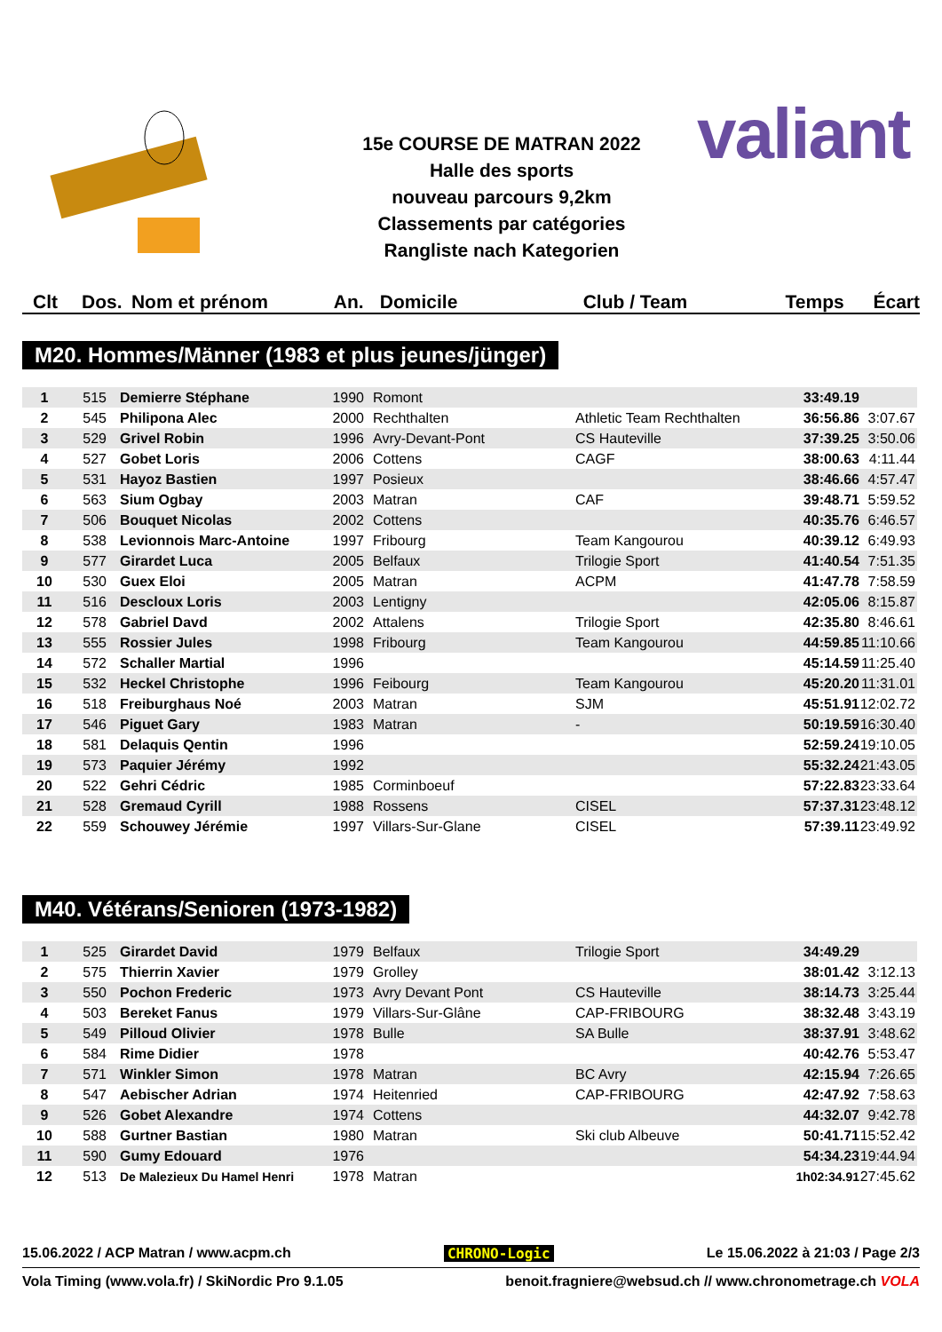15e COURSE DE MATRAN 2022
Halle des sports
nouveau parcours 9,2km
Classements par catégories
Rangliste nach Kategorien
valiant
Clt Dos. Nom et prénom An. Domicile Club / Team Temps Écart
M20. Hommes/Männer (1983 et plus jeunes/jünger)
| 1 | 515 | Demierre Stéphane | 1990 | Romont | | 33:49.19 | |
| 2 | 545 | Philipona Alec | 2000 | Rechthalten | Athletic Team Rechthalten | 36:56.86 | 3:07.67 |
| 3 | 529 | Grivel Robin | 1996 | Avry-Devant-Pont | CS Hauteville | 37:39.25 | 3:50.06 |
| 4 | 527 | Gobet Loris | 2006 | Cottens | CAGF | 38:00.63 | 4:11.44 |
| 5 | 531 | Hayoz Bastien | 1997 | Posieux | | 38:46.66 | 4:57.47 |
| 6 | 563 | Sium Ogbay | 2003 | Matran | CAF | 39:48.71 | 5:59.52 |
| 7 | 506 | Bouquet Nicolas | 2002 | Cottens | | 40:35.76 | 6:46.57 |
| 8 | 538 | Levionnois Marc-Antoine | 1997 | Fribourg | Team Kangourou | 40:39.12 | 6:49.93 |
| 9 | 577 | Girardet Luca | 2005 | Belfaux | Trilogie Sport | 41:40.54 | 7:51.35 |
| 10 | 530 | Guex Eloi | 2005 | Matran | ACPM | 41:47.78 | 7:58.59 |
| 11 | 516 | Descloux Loris | 2003 | Lentigny | | 42:05.06 | 8:15.87 |
| 12 | 578 | Gabriel Davd | 2002 | Attalens | Trilogie Sport | 42:35.80 | 8:46.61 |
| 13 | 555 | Rossier Jules | 1998 | Fribourg | Team Kangourou | 44:59.85 | 11:10.66 |
| 14 | 572 | Schaller Martial | 1996 | | | 45:14.59 | 11:25.40 |
| 15 | 532 | Heckel Christophe | 1996 | Feibourg | Team Kangourou | 45:20.20 | 11:31.01 |
| 16 | 518 | Freiburghaus Noé | 2003 | Matran | SJM | 45:51.91 | 12:02.72 |
| 17 | 546 | Piguet Gary | 1983 | Matran | - | 50:19.59 | 16:30.40 |
| 18 | 581 | Delaquis Qentin | 1996 | | | 52:59.24 | 19:10.05 |
| 19 | 573 | Paquier Jérémy | 1992 | | | 55:32.24 | 21:43.05 |
| 20 | 522 | Gehri Cédric | 1985 | Corminboeuf | | 57:22.83 | 23:33.64 |
| 21 | 528 | Gremaud Cyrill | 1988 | Rossens | CISEL | 57:37.31 | 23:48.12 |
| 22 | 559 | Schouwey Jérémie | 1997 | Villars-Sur-Glane | CISEL | 57:39.11 | 23:49.92 |
M40. Vétérans/Senioren (1973-1982)
| 1 | 525 | Girardet David | 1979 | Belfaux | Trilogie Sport | 34:49.29 | |
| 2 | 575 | Thierrin Xavier | 1979 | Grolley | | 38:01.42 | 3:12.13 |
| 3 | 550 | Pochon Frederic | 1973 | Avry Devant Pont | CS Hauteville | 38:14.73 | 3:25.44 |
| 4 | 503 | Bereket Fanus | 1979 | Villars-Sur-Glâne | CAP-FRIBOURG | 38:32.48 | 3:43.19 |
| 5 | 549 | Pilloud Olivier | 1978 | Bulle | SA Bulle | 38:37.91 | 3:48.62 |
| 6 | 584 | Rime Didier | 1978 | | | 40:42.76 | 5:53.47 |
| 7 | 571 | Winkler Simon | 1978 | Matran | BC Avry | 42:15.94 | 7:26.65 |
| 8 | 547 | Aebischer Adrian | 1974 | Heitenried | CAP-FRIBOURG | 42:47.92 | 7:58.63 |
| 9 | 526 | Gobet Alexandre | 1974 | Cottens | | 44:32.07 | 9:42.78 |
| 10 | 588 | Gurtner Bastian | 1980 | Matran | Ski club Albeuve | 50:41.71 | 15:52.42 |
| 11 | 590 | Gumy Edouard | 1976 | | | 54:34.23 | 19:44.94 |
| 12 | 513 | De Malezieux Du Hamel Henri | 1978 | Matran | | 1h02:34.91 | 27:45.62 |
15.06.2022 / ACP Matran / www.acpm.ch CHRONO-Logic Le 15.06.2022 à 21:03 / Page 2/3
Vola Timing (www.vola.fr) / SkiNordic Pro 9.1.05 benoit.fragniere@websud.ch // www.chronometrage.ch VOLA